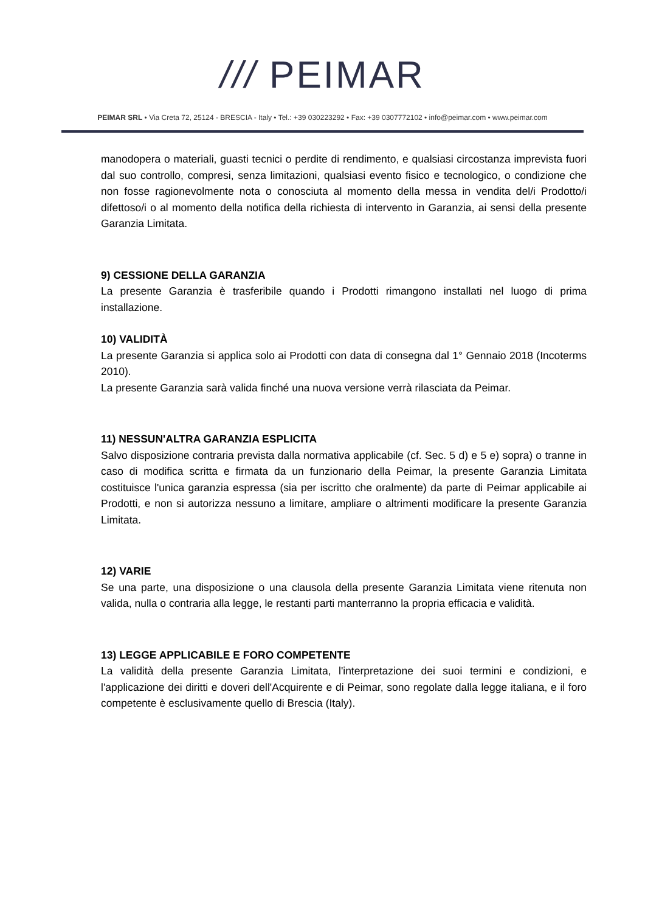/// PEIMAR
PEIMAR SRL • Via Creta 72, 25124 - BRESCIA - Italy • Tel.: +39 030223292 • Fax: +39 0307772102 • info@peimar.com • www.peimar.com
manodopera o materiali, guasti tecnici o perdite di rendimento, e qualsiasi circostanza imprevista fuori dal suo controllo, compresi, senza limitazioni, qualsiasi evento fisico e tecnologico, o condizione che non fosse ragionevolmente nota o conosciuta al momento della messa in vendita del/i Prodotto/i difettoso/i o al momento della notifica della richiesta di intervento in Garanzia, ai sensi della presente Garanzia Limitata.
9) CESSIONE DELLA GARANZIA
La presente Garanzia è trasferibile quando i Prodotti rimangono installati nel luogo di prima installazione.
10) VALIDITÀ
La presente Garanzia si applica solo ai Prodotti con data di consegna dal 1° Gennaio 2018 (Incoterms 2010).
La presente Garanzia sarà valida finché una nuova versione verrà rilasciata da Peimar.
11) NESSUN'ALTRA GARANZIA ESPLICITA
Salvo disposizione contraria prevista dalla normativa applicabile (cf. Sec. 5 d) e 5 e) sopra) o tranne in caso di modifica scritta e firmata da un funzionario della Peimar, la presente Garanzia Limitata costituisce l'unica garanzia espressa (sia per iscritto che oralmente) da parte di Peimar applicabile ai Prodotti, e non si autorizza nessuno a limitare, ampliare o altrimenti modificare la presente Garanzia Limitata.
12) VARIE
Se una parte, una disposizione o una clausola della presente Garanzia Limitata viene ritenuta non valida, nulla o contraria alla legge, le restanti parti manterranno la propria efficacia e validità.
13) LEGGE APPLICABILE E FORO COMPETENTE
La validità della presente Garanzia Limitata, l'interpretazione dei suoi termini e condizioni, e l'applicazione dei diritti e doveri dell'Acquirente e di Peimar, sono regolate dalla legge italiana, e il foro competente è esclusivamente quello di Brescia (Italy).